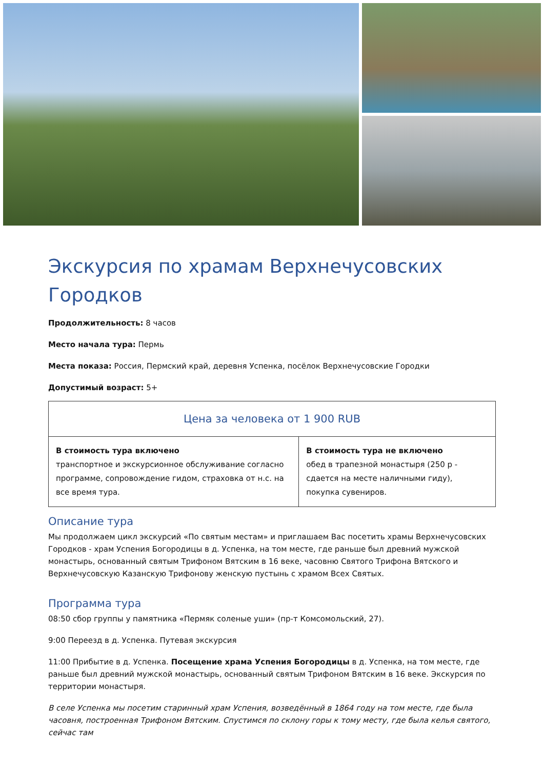Экскурсия по храмам Верхнечусовских Городков
Продолжительность: 8 часов
Место начала тура: Пермь
Места показа: Россия, Пермский край, деревня Успенка, посёлок Верхнечусовские Городки
Допустимый возраст: 5+
| Цена за человека от 1 900 RUB | |
| --- | --- |
| В стоимость тура включено транспортное и экскурсионное обслуживание согласно программе, сопровождение гидом, страховка от н.с. на все время тура. | В стоимость тура не включено обед в трапезной монастыря (250 р - сдается на месте наличными гиду), покупка сувениров. |
Описание тура
Мы продолжаем цикл экскурсий «По святым местам» и приглашаем Вас посетить храмы Верхнечусовских Городков - храм Успения Богородицы в д. Успенка, на том месте, где раньше был древний мужской монастырь, основанный святым Трифоном Вятским в 16 веке, часовню Святого Трифона Вятского и Верхнечусовскую Казанскую Трифонову женскую пустынь с храмом Всех Святых.
Программа тура
08:50 сбор группы у памятника «Пермяк соленые уши» (пр-т Комсомольский, 27).
9:00 Переезд в д. Успенка. Путевая экскурсия
11:00 Прибытие в д. Успенка. Посещение храма Успения Богородицы в д. Успенка, на том месте, где раньше был древний мужской монастырь, основанный святым Трифоном Вятским в 16 веке. Экскурсия по территории монастыря.
В селе Успенка мы посетим старинный храм Успения, возведённый в 1864 году на том месте, где была часовня, построенная Трифоном Вятским. Спустимся по склону горы к тому месту, где была келья святого, сейчас там